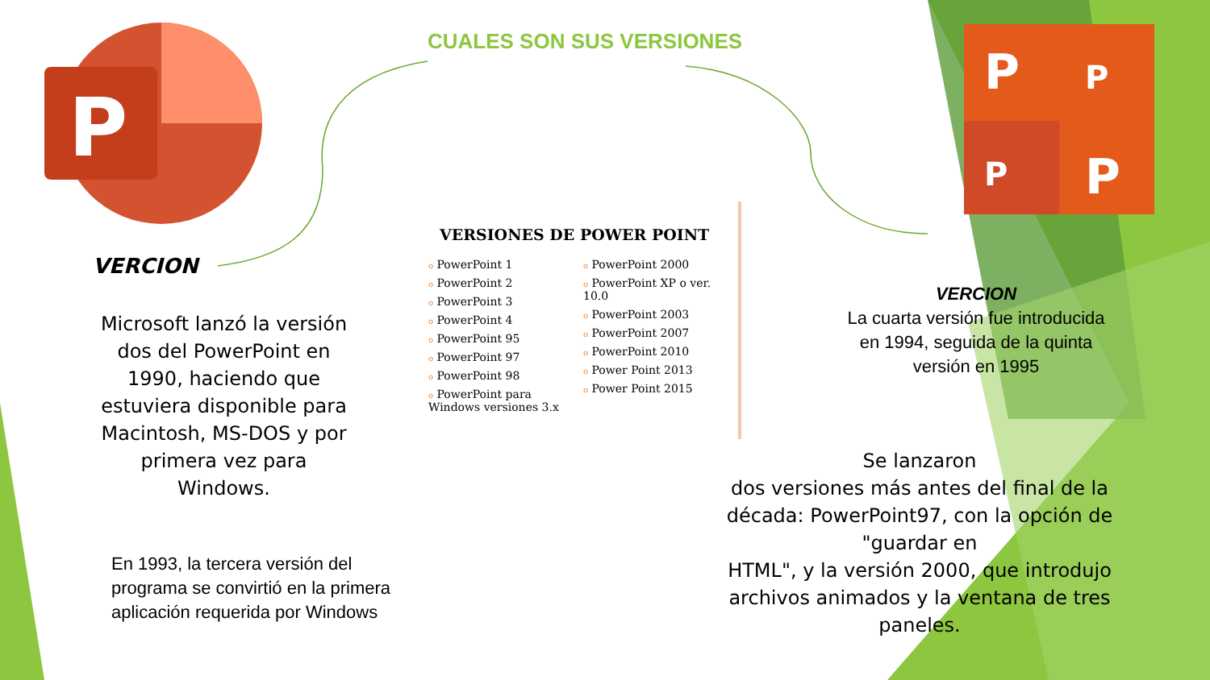P
P
P
P
P
CUALES SON SUS VERSIONES
VERCION
Microsoft lanzó la versión dos del PowerPoint en 1990, haciendo que estuviera disponible para Macintosh, MS-DOS y por primera vez para Windows.
En 1993, la tercera versión del
programa se convirtió en la primera
aplicación requerida por Windows
VERSIONES DE POWER POINT
o PowerPoint 1
o PowerPoint 2
o PowerPoint 3
o PowerPoint 4
o PowerPoint 95
o PowerPoint 97
o PowerPoint 98
o PowerPoint para Windows versiones 3.x
o PowerPoint 2000
o PowerPoint XP o ver. 10.0
o PowerPoint 2003
o PowerPoint 2007
o PowerPoint 2010
o Power Point 2013
o Power Point 2015
VERCION
La cuarta versión fue introducida en 1994, seguida de la quinta versión en 1995
Se lanzaron
dos versiones más antes del final de la década: PowerPoint97, con la opción de "guardar en
HTML", y la versión 2000, que introdujo archivos animados y la ventana de tres paneles.